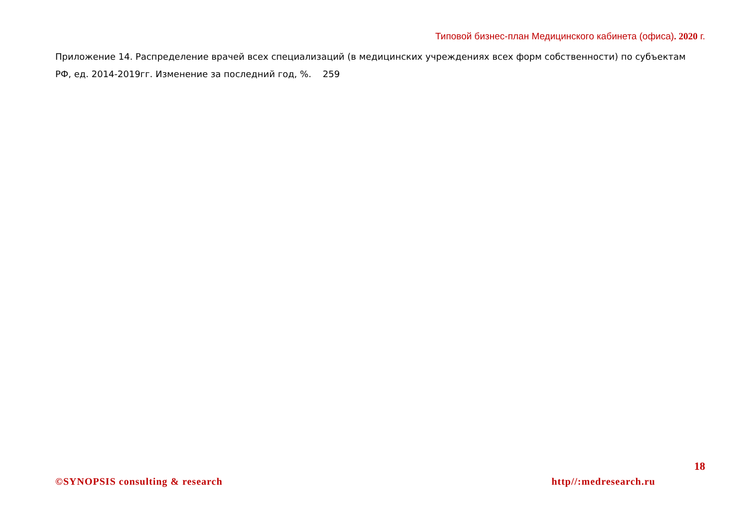Типовой бизнес-план Медицинского кабинета (офиса). 2020 г.
Приложение 14. Распределение врачей всех специализаций (в медицинских учреждениях всех форм собственности) по субъектам РФ, ед. 2014-2019гг. Изменение за последний год, %. 259
18
©SYNOPSIS consulting & research http//:medresearch.ru